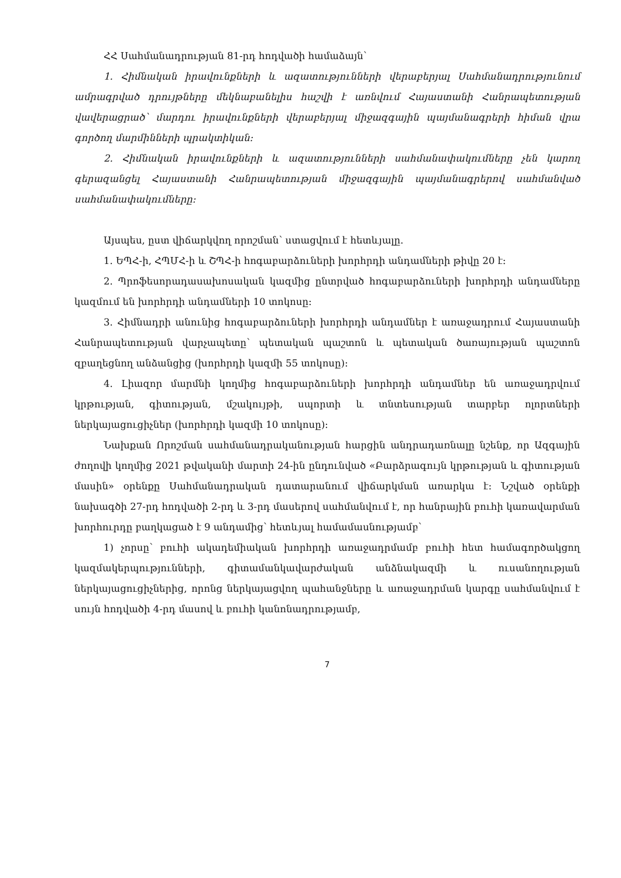ՀՀ Սահմանադրության 81-րդ հոդվածի համաձայն՝
1. Հիմնական իրավունքների և ազատությունների վերաբերյալ Սահմանադրությունում ամրագրված դրույթները մեկնաբանելիս հաշվի է առնվում Հայաստանի Հանրապետության վավերացրած՝ մարդու իրավունքների վերաբերյալ միջազգային պայմանագրերի հիման վրա գործող մարմինների պրակտիկան:
2. Հիմնական իրավունքների և ազատությունների սահմանափակումները չեն կարող գերազանցել Հայաստանի Հանրապետության միջազգային պայմանագրերով սահմանված սահմանափակումները:
Այսպես, ըստ վիճարկվող որոշման՝ ստացվում է հետևյալը.
1. ԵՊՀ-ի, ՀՊՄՀ-ի և ՇՊՀ-ի հոգաբարձուների խորհրդի անդամների թիվը 20 է:
2. Պրոֆեսորադասախոսական կազմից ընտրված հոգաբարձուների խորհրդի անդամները կազմում են խորհրդի անդամների 10 տոկոսը:
3. Հիմնադրի անունից հոգաբարձուների խորհրդի անդամներ է առաջադրում Հայաստանի Հանրապետության վարչապետը՝ պետական պաշտոն և պետական ծառայության պաշտոն զբաղեցնող անձանցից (խորհրդի կազմի 55 տոկոսը):
4. Լիազոր մարմնի կողմից հոգաբարձուների խորհրդի անդամներ են առաջադրվում կրթության, գիտության, մշակույթի, սպորտի և տնտեսության տարբեր ոլորտների ներկայացուցիչներ (խորհրդի կազմի 10 տոկոսը):
Նախքան Որոշման սահմանադրականության հարցին անդրադառնալը նշենք, որ Ազգային ժողովի կողմից 2021 թվականի մարտի 24-ին ընդունված «Բարձրագույն կրթության և գիտության մասին» օրենքը Սահմանադրական դատարանում վիճարկման առարկա է: Նշված օրենքի նախագծի 27-րդ հոդվածի 2-րդ և 3-րդ մասերով սահմանվում է, որ հանրային բուհի կառավարման խորհուրդը բաղկացած է 9 անդամից՝ հետևյալ համամասնությամբ՝
1) չորսը՝ բուհի ակադեմիական խորհրդի առաջադրմամբ բուհի հետ համագործակցող կազմակերպությունների, գիտամանկավարժական անձնակազմի և ուսանողության ներկայացուցիչներից, որոնց ներկայացվող պահանջները և առաջադրման կարգը սահմանվում է սույն հոդվածի 4-րդ մասով և բուհի կանոնադրությամբ,
7